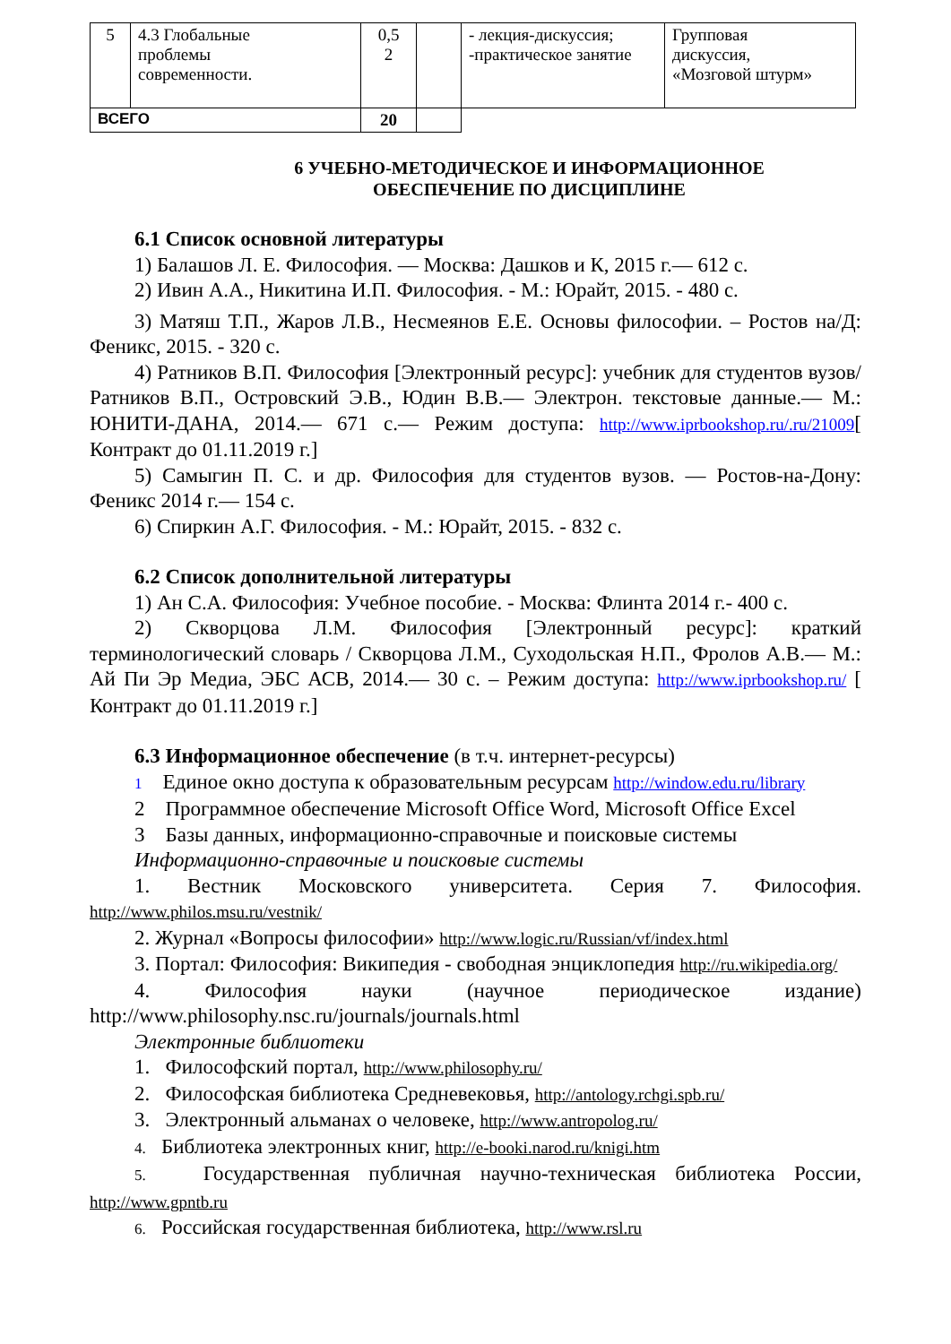| 5 | 4.3 Глобальные проблемы современности. | 0,5 2 | | - лекция-дискуссия; -практическое занятие | Групповая дискуссия, «Мозговой штурм» |
| ВСЕГО | | 20 | | | |
6 УЧЕБНО-МЕТОДИЧЕСКОЕ И ИНФОРМАЦИОННОЕ
ОБЕСПЕЧЕНИЕ ПО ДИСЦИПЛИНЕ
6.1 Список основной литературы
1) Балашов Л. Е. Философия. — Москва: Дашков и К, 2015 г.— 612 с.
2) Ивин А.А., Никитина И.П. Философия. - М.: Юрайт, 2015. - 480 с.
3) Матяш Т.П., Жаров Л.В., Несмеянов Е.Е. Основы философии. – Ростов на/Д: Феникс, 2015. - 320 с.
4) Ратников В.П. Философия [Электронный ресурс]: учебник для студентов вузов/ Ратников В.П., Островский Э.В., Юдин В.В.— Электрон. текстовые данные.— М.: ЮНИТИ-ДАНА, 2014.— 671 с.— Режим доступа: http://www.iprbookshop.ru/.ru/21009[ Контракт до 01.11.2019 г.]
5) Самыгин П. С. и др. Философия для студентов вузов. — Ростов-на-Дону: Феникс 2014 г.— 154 с.
6) Спиркин А.Г. Философия. - М.: Юрайт, 2015. - 832 с.
6.2 Список дополнительной литературы
1) Ан С.А. Философия: Учебное пособие. - Москва: Флинта 2014 г.- 400 с.
2) Скворцова Л.М. Философия [Электронный ресурс]: краткий терминологический словарь / Скворцова Л.М., Суходольская Н.П., Фролов А.В.— М.: Ай Пи Эр Медиа, ЭБС АСВ, 2014.— 30 с. – Режим доступа: http://www.iprbookshop.ru/ [ Контракт до 01.11.2019 г.]
6.3 Информационное обеспечение (в т.ч. интернет-ресурсы)
1 Единое окно доступа к образовательным ресурсам http://window.edu.ru/library
2 Программное обеспечение Microsoft Office Word, Microsoft Office Excel
3 Базы данных, информационно-справочные и поисковые системы
Информационно-справочные и поисковые системы
1. Вестник Московского университета. Серия 7. Философия. http://www.philos.msu.ru/vestnik/
2. Журнал «Вопросы философии» http://www.logic.ru/Russian/vf/index.html
3. Портал: Философия: Википедия - свободная энциклопедия http://ru.wikipedia.org/
4. Философия науки (научное периодическое издание) http://www.philosophy.nsc.ru/journals/journals.html
Электронные библиотеки
1. Философский портал, http://www.philosophy.ru/
2. Философская библиотека Средневековья, http://antology.rchgi.spb.ru/
3. Электронный альманах о человеке, http://www.antropolog.ru/
4. Библиотека электронных книг, http://e-booki.narod.ru/knigi.htm
5. Государственная публичная научно-техническая библиотека России, http://www.gpntb.ru
6. Российская государственная библиотека, http://www.rsl.ru